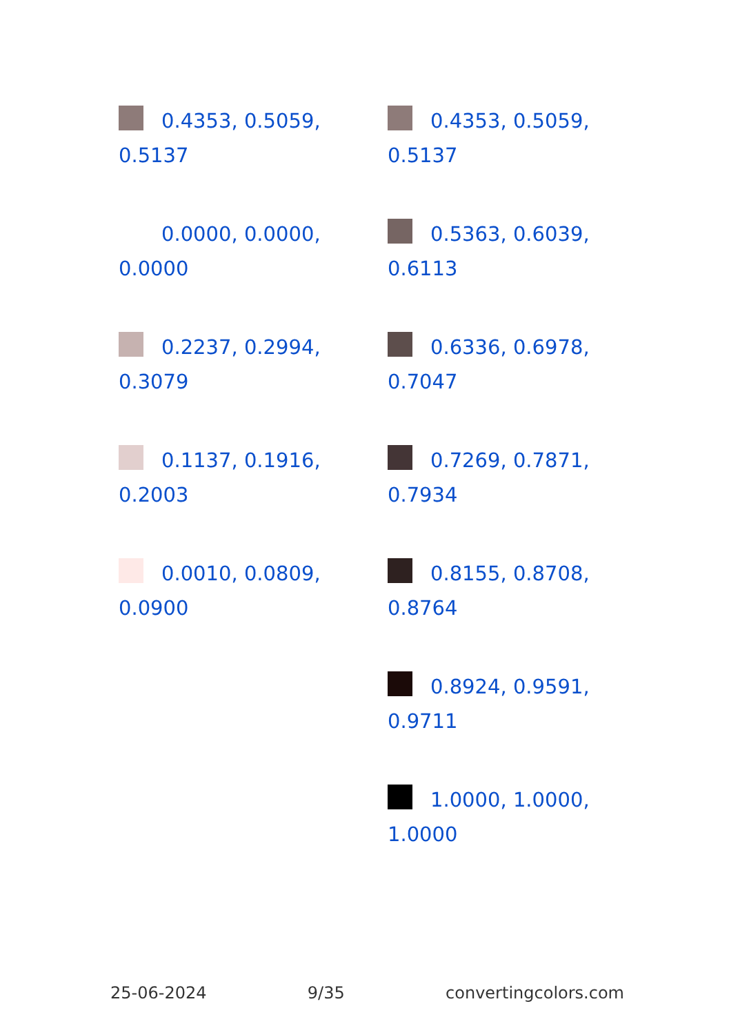0.4353, 0.5059, 0.5137
0.0000, 0.0000, 0.0000
0.2237, 0.2994, 0.3079
0.1137, 0.1916, 0.2003
0.0010, 0.0809, 0.0900
0.4353, 0.5059, 0.5137
0.5363, 0.6039, 0.6113
0.6336, 0.6978, 0.7047
0.7269, 0.7871, 0.7934
0.8155, 0.8708, 0.8764
0.8924, 0.9591, 0.9711
1.0000, 1.0000, 1.0000
25-06-2024 9/35 convertingcolors.com